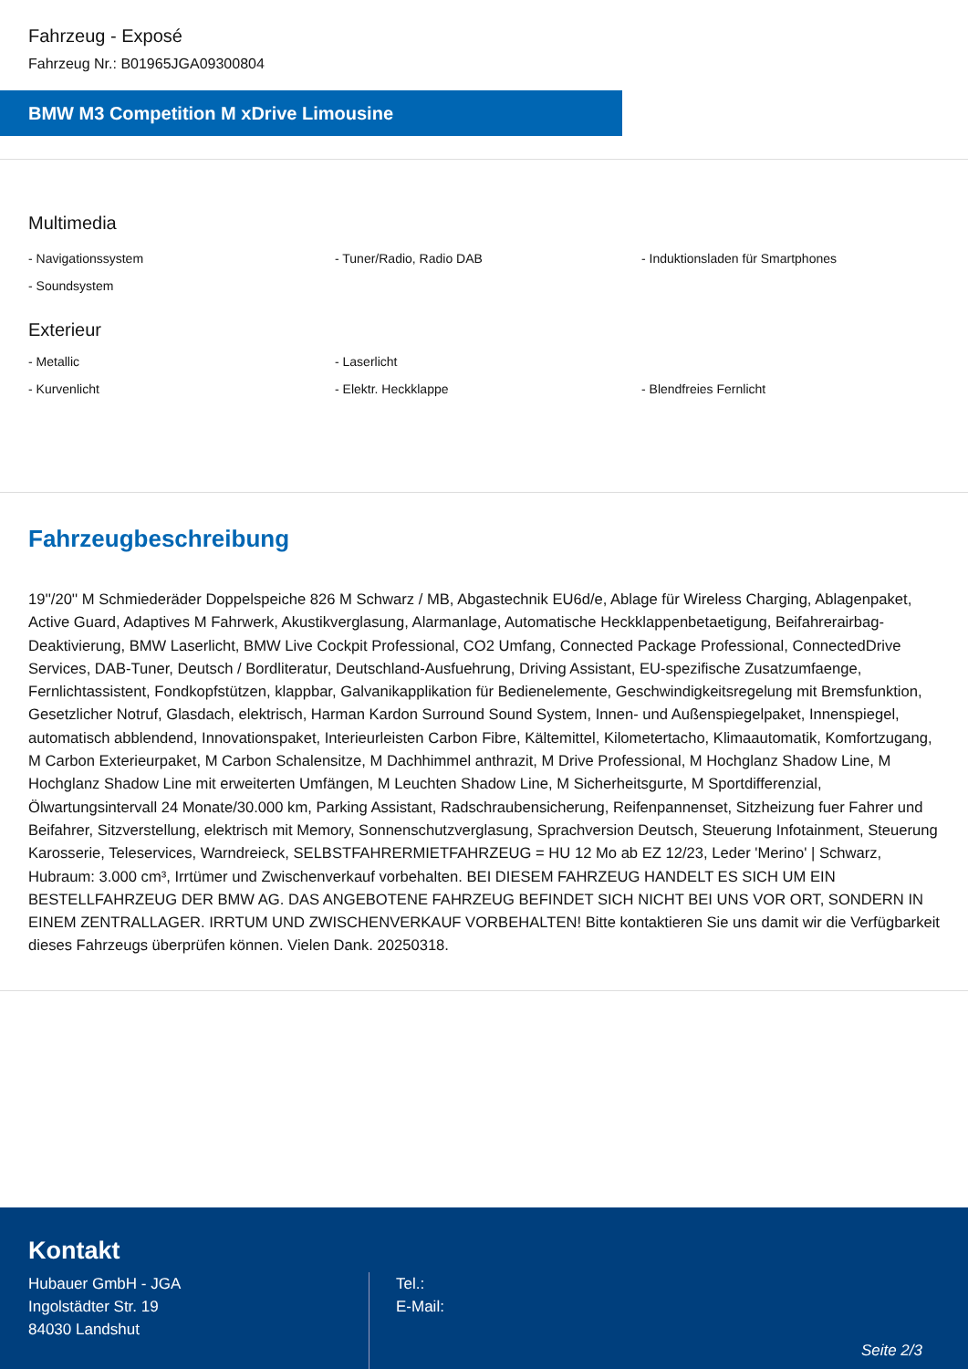Fahrzeug - Exposé
Fahrzeug Nr.: B01965JGA09300804
BMW M3 Competition M xDrive Limousine
Multimedia
- Navigationssystem
- Tuner/Radio, Radio DAB
- Induktionsladen für Smartphones
- Soundsystem
Exterieur
- Metallic
- Laserlicht
- Kurvenlicht
- Elektr. Heckklappe
- Blendfreies Fernlicht
Fahrzeugbeschreibung
19''/20'' M Schmiederäder Doppelspeiche 826 M Schwarz / MB, Abgastechnik EU6d/e, Ablage für Wireless Charging, Ablagenpaket, Active Guard, Adaptives M Fahrwerk, Akustikverglasung, Alarmanlage, Automatische Heckklappenbetaetigung, Beifahrerairbag-Deaktivierung, BMW Laserlicht, BMW Live Cockpit Professional, CO2 Umfang, Connected Package Professional, ConnectedDrive Services, DAB-Tuner, Deutsch / Bordliteratur, Deutschland-Ausfuehrung, Driving Assistant, EU-spezifische Zusatzumfaenge, Fernlichtassistent, Fondkopfstützen, klappbar, Galvanikapplikation für Bedienelemente, Geschwindigkeitsregelung mit Bremsfunktion, Gesetzlicher Notruf, Glasdach, elektrisch, Harman Kardon Surround Sound System, Innen- und Außenspiegelpaket, Innenspiegel, automatisch abblendend, Innovationspaket, Interieurleisten Carbon Fibre, Kältemittel, Kilometertacho, Klimaautomatik, Komfortzugang, M Carbon Exterieurpaket, M Carbon Schalensitze, M Dachhimmel anthrazit, M Drive Professional, M Hochglanz Shadow Line, M Hochglanz Shadow Line mit erweiterten Umfängen, M Leuchten Shadow Line, M Sicherheitsgurte, M Sportdifferenzial, Ölwartungsintervall 24 Monate/30.000 km, Parking Assistant, Radschraubensicherung, Reifenpannenset, Sitzheizung fuer Fahrer und Beifahrer, Sitzverstellung, elektrisch mit Memory, Sonnenschutzverglasung, Sprachversion Deutsch, Steuerung Infotainment, Steuerung Karosserie, Teleservices, Warndreieck, SELBSTFAHRERMIETFAHRZEUG = HU 12 Mo ab EZ 12/23, Leder 'Merino' | Schwarz, Hubraum: 3.000 cm³, Irrtümer und Zwischenverkauf vorbehalten. BEI DIESEM FAHRZEUG HANDELT ES SICH UM EIN BESTELLFAHRZEUG DER BMW AG. DAS ANGEBOTENE FAHRZEUG BEFINDET SICH NICHT BEI UNS VOR ORT, SONDERN IN EINEM ZENTRALLAGER. IRRTUM UND ZWISCHENVERKAUF VORBEHALTEN! Bitte kontaktieren Sie uns damit wir die Verfügbarkeit dieses Fahrzeugs überprüfen können. Vielen Dank. 20250318.
Kontakt
Hubauer GmbH - JGA
Ingolstädter Str. 19
84030 Landshut
Tel.:
E-Mail:
Seite 2/3